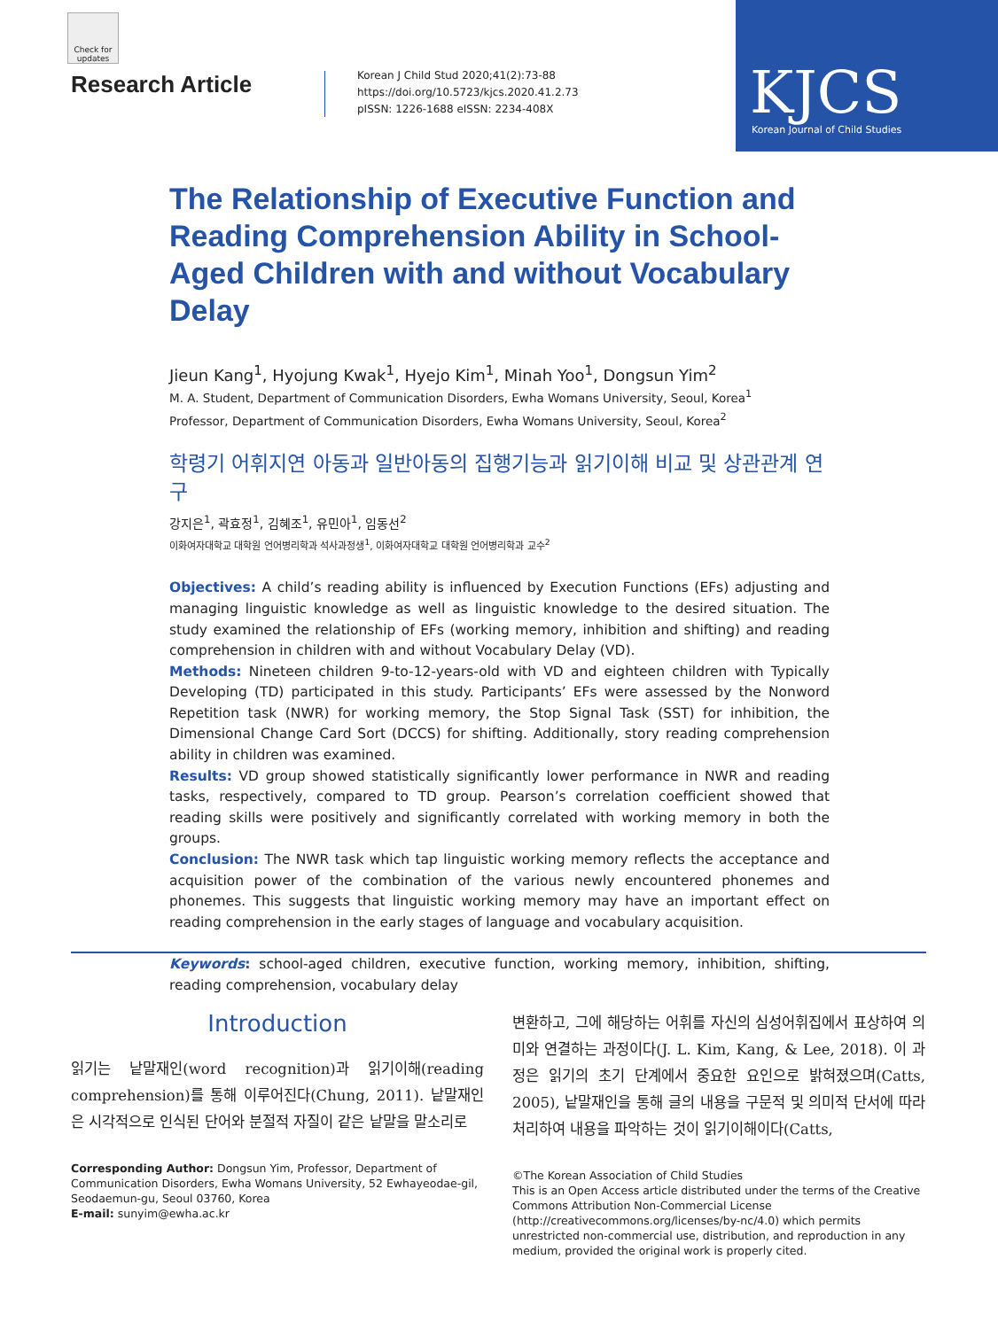Check for updates
Research Article
Korean J Child Stud 2020;41(2):73-88
https://doi.org/10.5723/kjcs.2020.41.2.73
pISSN: 1226-1688 eISSN: 2234-408X
KJCS
Korean Journal of Child Studies
The Relationship of Executive Function and Reading Comprehension Ability in School-Aged Children with and without Vocabulary Delay
Jieun Kang<sup>1</sup>, Hyojung Kwak<sup>1</sup>, Hyejo Kim<sup>1</sup>, Minah Yoo<sup>1</sup>, Dongsun Yim<sup>2</sup>
M. A. Student, Department of Communication Disorders, Ewha Womans University, Seoul, Korea<sup>1</sup>
Professor, Department of Communication Disorders, Ewha Womans University, Seoul, Korea<sup>2</sup>
학령기 어휘지연 아동과 일반아동의 집행기능과 읽기이해 비교 및 상관관계 연구
강지은<sup>1</sup>, 곽효정<sup>1</sup>, 김혜조<sup>1</sup>, 유민아<sup>1</sup>, 임동선<sup>2</sup>
이화여자대학교 대학원 언어병리학과 석사과정생<sup>1</sup>, 이화여자대학교 대학원 언어병리학과 교수<sup>2</sup>
Objectives: A child’s reading ability is influenced by Execution Functions (EFs) adjusting and managing linguistic knowledge as well as linguistic knowledge to the desired situation. The study examined the relationship of EFs (working memory, inhibition and shifting) and reading comprehension in children with and without Vocabulary Delay (VD).
Methods: Nineteen children 9-to-12-years-old with VD and eighteen children with Typically Developing (TD) participated in this study. Participants’ EFs were assessed by the Nonword Repetition task (NWR) for working memory, the Stop Signal Task (SST) for inhibition, the Dimensional Change Card Sort (DCCS) for shifting. Additionally, story reading comprehension ability in children was examined.
Results: VD group showed statistically significantly lower performance in NWR and reading tasks, respectively, compared to TD group. Pearson’s correlation coefficient showed that reading skills were positively and significantly correlated with working memory in both the groups.
Conclusion: The NWR task which tap linguistic working memory reflects the acceptance and acquisition power of the combination of the various newly encountered phonemes and phonemes. This suggests that linguistic working memory may have an important effect on reading comprehension in the early stages of language and vocabulary acquisition.
Keywords: school-aged children, executive function, working memory, inhibition, shifting, reading comprehension, vocabulary delay
Introduction
읽기는 낱말재인(word recognition)과 읽기이해(reading comprehension)를 통해 이루어진다(Chung, 2011). 낱말재인은 시각적으로 인식된 단어와 분절적 자질이 같은 낱말을 말소리로
Corresponding Author: Dongsun Yim, Professor, Department of Communication Disorders, Ewha Womans University, 52 Ewhayeodae-gil, Seodaemun-gu, Seoul 03760, Korea
E-mail: sunyim@ewha.ac.kr
변환하고, 그에 해당하는 어휘를 자신의 심성어휘집에서 표상하여 의미와 연결하는 과정이다(J. L. Kim, Kang, & Lee, 2018). 이 과정은 읽기의 초기 단계에서 중요한 요인으로 밝혀졌으며(Catts, 2005), 낱말재인을 통해 글의 내용을 구문적 및 의미적 단서에 따라 처리하여 내용을 파악하는 것이 읽기이해이다(Catts,
©The Korean Association of Child Studies
This is an Open Access article distributed under the terms of the Creative Commons Attribution Non-Commercial License (http://creativecommons.org/licenses/by-nc/4.0) which permits unrestricted non-commercial use, distribution, and reproduction in any medium, provided the original work is properly cited.